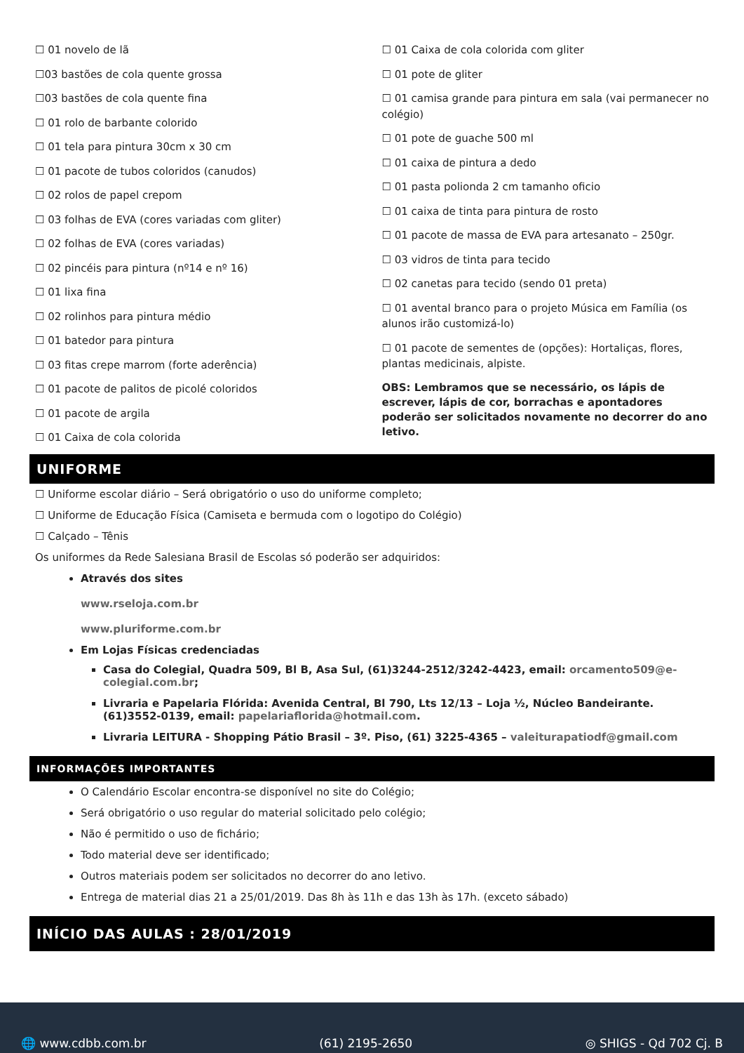☐ 01 novelo de lã
☐03 bastões de cola quente grossa
☐03 bastões de cola quente fina
☐ 01 rolo de barbante colorido
☐ 01 tela para pintura 30cm x 30 cm
☐ 01 pacote de tubos coloridos (canudos)
☐ 02 rolos de papel crepom
☐ 03 folhas de EVA (cores variadas com gliter)
☐ 02 folhas de EVA (cores variadas)
☐ 02 pincéis para pintura (nº14 e nº 16)
☐ 01 lixa fina
☐ 02 rolinhos para pintura médio
☐ 01 batedor para pintura
☐ 03 fitas crepe marrom (forte aderência)
☐ 01 pacote de palitos de picolé coloridos
☐ 01 pacote de argila
☐ 01 Caixa de cola colorida
☐ 01 Caixa de cola colorida com gliter
☐ 01 pote de gliter
☐ 01 camisa grande para pintura em sala (vai permanecer no colégio)
☐ 01 pote de guache 500 ml
☐ 01 caixa de pintura a dedo
☐ 01 pasta polionda 2 cm tamanho oficio
☐ 01 caixa de tinta para pintura de rosto
☐ 01 pacote de massa de EVA para artesanato – 250gr.
☐ 03 vidros de tinta para tecido
☐ 02 canetas para tecido (sendo 01 preta)
☐ 01 avental branco para o projeto Música em Família (os alunos irão customizá-lo)
☐ 01 pacote de sementes de (opções): Hortaliças, flores, plantas medicinais, alpiste.
OBS: Lembramos que se necessário, os lápis de escrever, lápis de cor, borrachas e apontadores poderão ser solicitados novamente no decorrer do ano letivo.
UNIFORME
☐ Uniforme escolar diário – Será obrigatório o uso do uniforme completo;
☐ Uniforme de Educação Física (Camiseta e bermuda com o logotipo do Colégio)
☐ Calçado – Tênis
Os uniformes da Rede Salesiana Brasil de Escolas só poderão ser adquiridos:
Através dos sites
www.rseloja.com.br
www.pluriforme.com.br
Em Lojas Físicas credenciadas
Casa do Colegial, Quadra 509, Bl B, Asa Sul, (61)3244-2512/3242-4423, email: orcamento509@e-colegial.com.br;
Livraria e Papelaria Flórida: Avenida Central, Bl 790, Lts 12/13 – Loja ½, Núcleo Bandeirante. (61)3552-0139, email: papelariaflorida@hotmail.com.
Livraria LEITURA - Shopping Pátio Brasil – 3º. Piso, (61) 3225-4365 – valeiturapatiodf@gmail.com
INFORMAÇÕES IMPORTANTES
O Calendário Escolar encontra-se disponível no site do Colégio;
Será obrigatório o uso regular do material solicitado pelo colégio;
Não é permitido o uso de fichário;
Todo material deve ser identificado;
Outros materiais podem ser solicitados no decorrer do ano letivo.
Entrega de material dias 21 a 25/01/2019. Das 8h às 11h e das 13h às 17h. (exceto sábado)
INÍCIO DAS AULAS : 28/01/2019
🌐 www.cdbb.com.br (61) 2195-2650 ◎ SHIGS - Qd 702 Cj. B